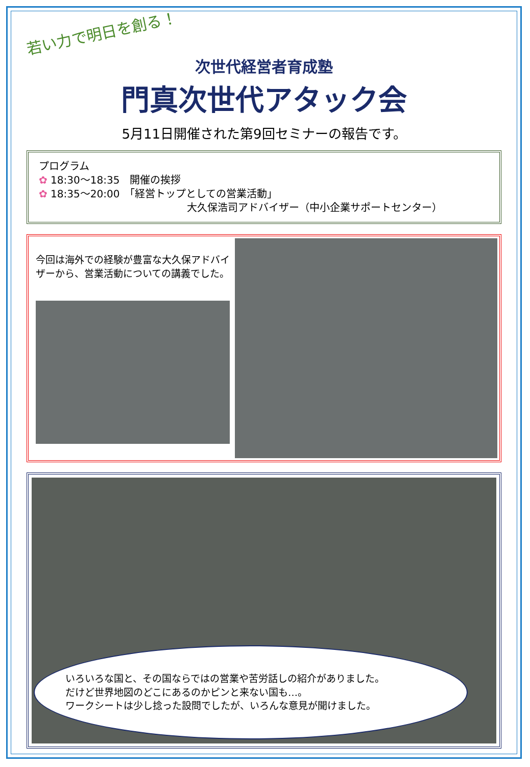若い力で明日を創る！
次世代経営者育成塾
門真次世代アタック会
5月11日開催された第9回セミナーの報告です。
プログラム
✿ 18:30～18:35　開催の挨拶
✿ 18:35～20:00　「経営トップとしての営業活動」
大久保浩司アドバイザー（中小企業サポートセンター）
今回は海外での経験が豊富な大久保アドバイザーから、営業活動についての講義でした。
いろいろな国と、その国ならではの営業や苦労話しの紹介がありました。
だけど世界地図のどこにあるのかピンと来ない国も…。
ワークシートは少し捻った設問でしたが、いろんな意見が聞けました。